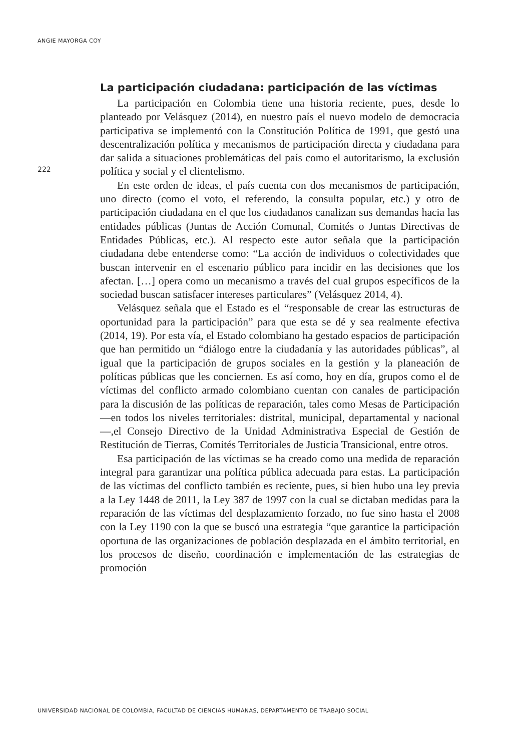ANGIE MAYORGA COY
La participación ciudadana: participación de las víctimas
La participación en Colombia tiene una historia reciente, pues, desde lo planteado por Velásquez (2014), en nuestro país el nuevo modelo de democracia participativa se implementó con la Constitución Política de 1991, que gestó una descentralización política y mecanismos de participación directa y ciudadana para dar salida a situaciones problemáticas del país como el autoritarismo, la exclusión política y social y el clientelismo.
En este orden de ideas, el país cuenta con dos mecanismos de participación, uno directo (como el voto, el referendo, la consulta popular, etc.) y otro de participación ciudadana en el que los ciudadanos canalizan sus demandas hacia las entidades públicas (Juntas de Acción Comunal, Comités o Juntas Directivas de Entidades Públicas, etc.). Al respecto este autor señala que la participación ciudadana debe entenderse como: “La acción de individuos o colectividades que buscan intervenir en el escenario público para incidir en las decisiones que los afectan. […] opera como un mecanismo a través del cual grupos específicos de la sociedad buscan satisfacer intereses particulares” (Velásquez 2014, 4).
Velásquez señala que el Estado es el “responsable de crear las estructuras de oportunidad para la participación” para que esta se dé y sea realmente efectiva (2014, 19). Por esta vía, el Estado colombiano ha gestado espacios de participación que han permitido un “diálogo entre la ciudadanía y las autoridades públicas”, al igual que la participación de grupos sociales en la gestión y la planeación de políticas públicas que les conciernen. Es así como, hoy en día, grupos como el de víctimas del conflicto armado colombiano cuentan con canales de participación para la discusión de las políticas de reparación, tales como Mesas de Participación —en todos los niveles territoriales: distrital, municipal, departamental y nacional—,el Consejo Directivo de la Unidad Administrativa Especial de Gestión de Restitución de Tierras, Comités Territoriales de Justicia Transicional, entre otros.
Esa participación de las víctimas se ha creado como una medida de reparación integral para garantizar una política pública adecuada para estas. La participación de las víctimas del conflicto también es reciente, pues, si bien hubo una ley previa a la Ley 1448 de 2011, la Ley 387 de 1997 con la cual se dictaban medidas para la reparación de las víctimas del desplazamiento forzado, no fue sino hasta el 2008 con la Ley 1190 con la que se buscó una estrategia “que garantice la participación oportuna de las organizaciones de población desplazada en el ámbito territorial, en los procesos de diseño, coordinación e implementación de las estrategias de promoción
222
UNIVERSIDAD NACIONAL DE COLOMBIA, FACULTAD DE CIENCIAS HUMANAS, DEPARTAMENTO DE TRABAJO SOCIAL